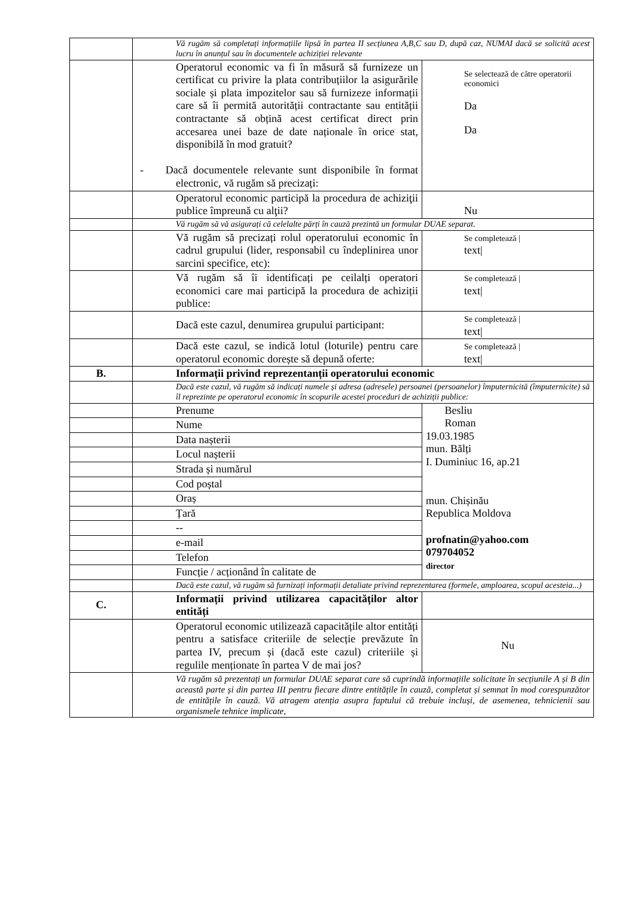| | Vă rugăm să completați informațiile lipsă în partea II secțiunea A,B,C sau D, după caz, NUMAI dacă se solicită acest lucru în anunțul sau în documentele achiziției relevante | |
| | Operatorul economic va fi în măsură să furnizeze un certificat cu privire la plata contribuțiilor la asigurările sociale și plata impozitelor sau să furnizeze informații care să îi permită autorității contractante sau entității contractante să obțină acest certificat direct prin accesarea unei baze de date naționale în orice stat, disponibilă în mod gratuit? - Dacă documentele relevante sunt disponibile în format electronic, vă rugăm să precizați: | Se selectează de către operatorii economici Da Da |
| | Operatorul economic participă la procedura de achiziţii publice împreună cu alţii? | Nu |
| | Vă rugăm să vă asigurați că celelalte părți în cauză prezintă un formular DUAE separat. | |
| | Vă rugăm să precizați rolul operatorului economic în cadrul grupului (lider, responsabil cu îndeplinirea unor sarcini specifice, etc): | Se completează / text/ |
| | Vă rugăm să îi identificați pe ceilalți operatori economici care mai participă la procedura de achiziții publice: | Se completează / text/ |
| | Dacă este cazul, denumirea grupului participant: | Se completează / text/ |
| | Dacă este cazul, se indică lotul (loturile) pentru care operatorul economic dorește să depună oferte: | Se completează / text/ |
| B. | Informații privind reprezentanții operatorului economic | |
| | Dacă este cazul, vă rugăm să indicați numele și adresa (adresele) persoanei (persoanelor) împuternicită (împuternicite) să îl reprezinte pe operatorul economic în scopurile acestei proceduri de achiziții publice: | |
| | Prenume | Besliu Roman 19.03.1985 mun. Bălți I. Duminiuc 16, ap.21 mun. Chișinău Republica Moldova profnatin@yahoo.com 079704052 director |
| | Nume | |
| | Data nașterii | |
| | Locul nașterii | |
| | Strada și numărul | |
| | Cod poștal | |
| | Oraș | |
| | Țară | |
| | -- | |
| | e-mail | |
| | Telefon | |
| | Funcție / acționând în calitate de | |
| | Dacă este cazul, vă rugăm să furnizați informații detaliate privind reprezentarea (formele, amploarea, scopul acesteia...) | |
| C. | Informații privind utilizarea capacităților altor entități | |
| | Operatorul economic utilizează capacitățile altor entități pentru a satisface criteriile de selecție prevăzute în partea IV, precum și (dacă este cazul) criteriile și regulile menționate în partea V de mai jos? | Nu |
| | Vă rugăm să prezentați un formular DUAE separat care să cuprindă informațiile solicitate în secțiunile A și B din această parte și din partea III pentru fiecare dintre entitățile în cauză, completat și semnat în mod corespunzător de entitățile în cauză. Vă atragem atenția asupra faptului că trebuie incluși, de asemenea, tehnicienii sau organismele tehnice implicate, | |